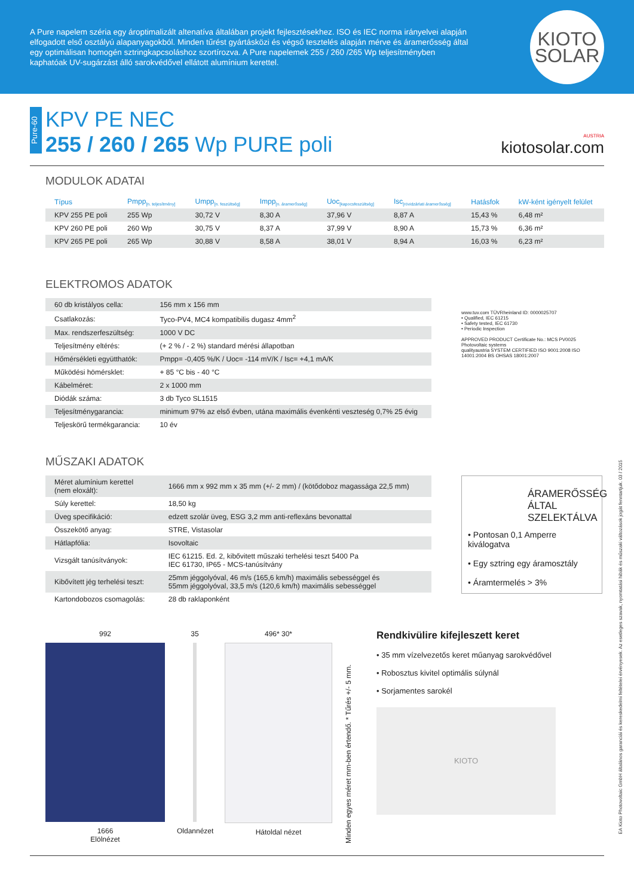A Pure napelem széria egy ároptimalizált altenatíva általában projekt fejlesztésekhez. ISO és IEC norma irányelvei alapján elfogadott első osztályú alapanyagokból. Minden tűrést gyártásközi és végső tesztelés alapján mérve és áramerősség által egy optimálisan homogén sztringkapcsoláshoz szortírozva. A Pure napelemek 255 / 260 /265 Wp teljesítményben kaphatóak UV-sugárzást álló sarokvédővel ellátott alumínium kerettel.
KIOTO
SOLAR
Pure-60
KPV PE NEC
255 / 260 / 265 Wp PURE poli
AUSTRIA
kiotosolar.com
MODULOK ADATAI
| Típus | Pmpp<sub>[n. teljesítmény]</sub> | Umpp<sub>[n. feszültség]</sub> | Impp<sub>[n. áramerősség]</sub> | Uoc<sub>[kapocsfeszültség]</sub> | Isc<sub>[rövidzárlati áramerősség]</sub> | Hatásfok | kW-ként igényelt felület |
| --- | --- | --- | --- | --- | --- | --- | --- |
| KPV 255 PE poli | 255 Wp | 30,72 V | 8,30 A | 37,96 V | 8,87 A | 15,43 % | 6,48 m² |
| KPV 260 PE poli | 260 Wp | 30,75 V | 8,37 A | 37,99 V | 8,90 A | 15,73 % | 6,36 m² |
| KPV 265 PE poli | 265 Wp | 30,88 V | 8,58 A | 38,01 V | 8,94 A | 16,03 % | 6,23 m² |
ELEKTROMOS ADATOK
| 60 db kristályos cella: | 156 mm x 156 mm |
| Csatlakozás: | Tyco-PV4, MC4 kompatibilis dugasz 4mm<sup>2</sup> |
| Max. rendszerfeszültség: | 1000 V DC |
| Teljesítmény eltérés: | (+ 2 % / - 2 %) standard mérési állapotban |
| Hőmérsékleti együtthatók: | Pmpp= -0,405 %/K / Uoc= -114 mV/K / Isc= +4,1 mA/K |
| Működési hömérsklet: | + 85 °C bis - 40 °C |
| Kábelméret: | 2 x 1000 mm |
| Diódák száma: | 3 db Tyco SL1515 |
| Teljesítménygarancia: | minimum 97% az első évben, utána maximális évenkénti veszteség 0,7% 25 évig |
| Teljeskörű termékgarancia: | 10 év |
www.tuv.com TÜVRheinland ID: 0000025707
• Qualified, IEC 61215
• Safety tested, IEC 61730
• Periodic Inspection
APPROVED PRODUCT Certificate No.: MCS PV0025 Photovoltaic systems
qualityaustria SYSTEM CERTIFIED ISO 9001:2008 ISO 14001:2004 BS OHSAS 18001:2007
MŰSZAKI ADATOK
| Méret alumínium kerettel (nem eloxált): | 1666 mm x 992 mm x 35 mm (+/- 2 mm) / (kötődoboz magassága 22,5 mm) |
| Súly kerettel: | 18,50 kg |
| Üveg specifikáció: | edzett szolár üveg, ESG 3,2 mm anti-reflexáns bevonattal |
| Összekötő anyag: | STRE, Vistasolar |
| Hátlapfólia: | Isovoltaic |
| Vizsgált tanúsítványok: | IEC 61215. Ed. 2, kibővitett műszaki terhelési teszt 5400 Pa IEC 61730, IP65 - MCS-tanúsítvány |
| Kibővített jég terhelési teszt: | 25mm jéggolyóval, 46 m/s (165,6 km/h) maximális sebességgel és 55mm jéggolyóval, 33,5 m/s (120,6 km/h) maximális sebességgel |
| Kartondobozos csomagolás: | 28 db raklaponként |
ÁRAMERŐSSÉG ÁLTAL SZELEKTÁLVA
• Pontosan 0,1 Amperre kiválogatva
• Egy sztring egy áramosztály
• Áramtermelés > 3%
992
1666
Elölnézet
35
Oldannézet
496* 30*
Hátoldal nézet
Minden egyes méret mm-ben értendő. * Tűrés +/- 5 mm.
Rendkivülire kifejleszett keret
• 35 mm vízelvezetős keret műanyag sarokvédővel
• Robosztus kivitel optimális súlynál
• Sorjamentes sarokél
KIOTO
EA Kioto Photovoltaic GmbH általános garanciái és kereskedelmi feltételei érvényesek. Az esetleges szavak, nyomtatási hibák és műszaki változások jogát fenntartjuk. 03 / 2015